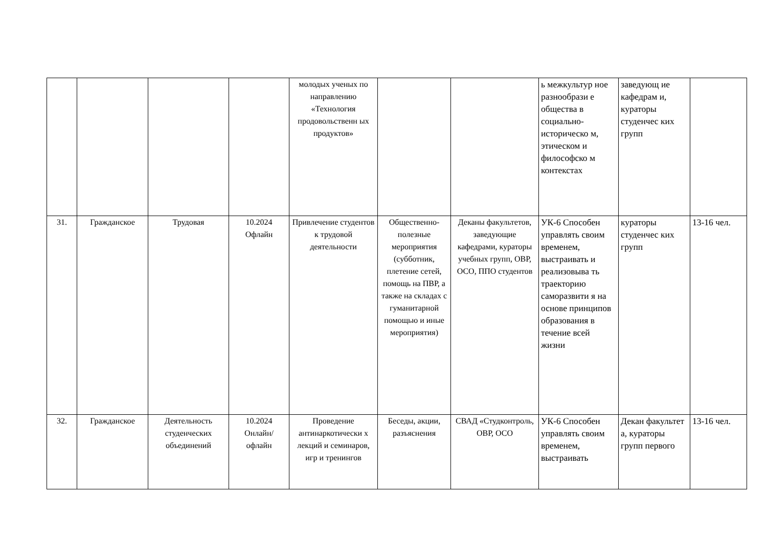| | | | | молодых ученых по направлению «Технология продовольственн ых продуктов» | | | ь межкультур ное разнообрази е общества в социально-историческо м, этическом и философско м контекстах | заведующ ие кафедрам и, кураторы студенчес ких групп | |
| 31. | Гражданское | Трудовая | 10.2024 Офлайн | Привлечение студентов к трудовой деятельности | Общественно-полезные мероприятия (субботник, плетение сетей, помощь на ПВР, а также на складах с гуманитарной помощью и иные мероприятия) | Деканы факультетов, заведующие кафедрами, кураторы учебных групп, ОВР, ОСО, ППО студентов | УК-6 Способен управлять своим временем, выстраивать и реализовыва ть траекторию саморазвити я на основе принципов образования в течение всей жизни | кураторы студенчес ких групп | 13-16 чел. |
| 32. | Гражданское | Деятельность студенческих объединений | 10.2024 Онлайн/ офлайн | Проведение антинаркотически х лекций и семинаров, игр и тренингов | Беседы, акции, разъяснения | СВАД «Студконтроль, ОВР, ОСО | УК-6 Способен управлять своим временем, выстраивать | Декан факультет а, кураторы групп первого | 13-16 чел. |